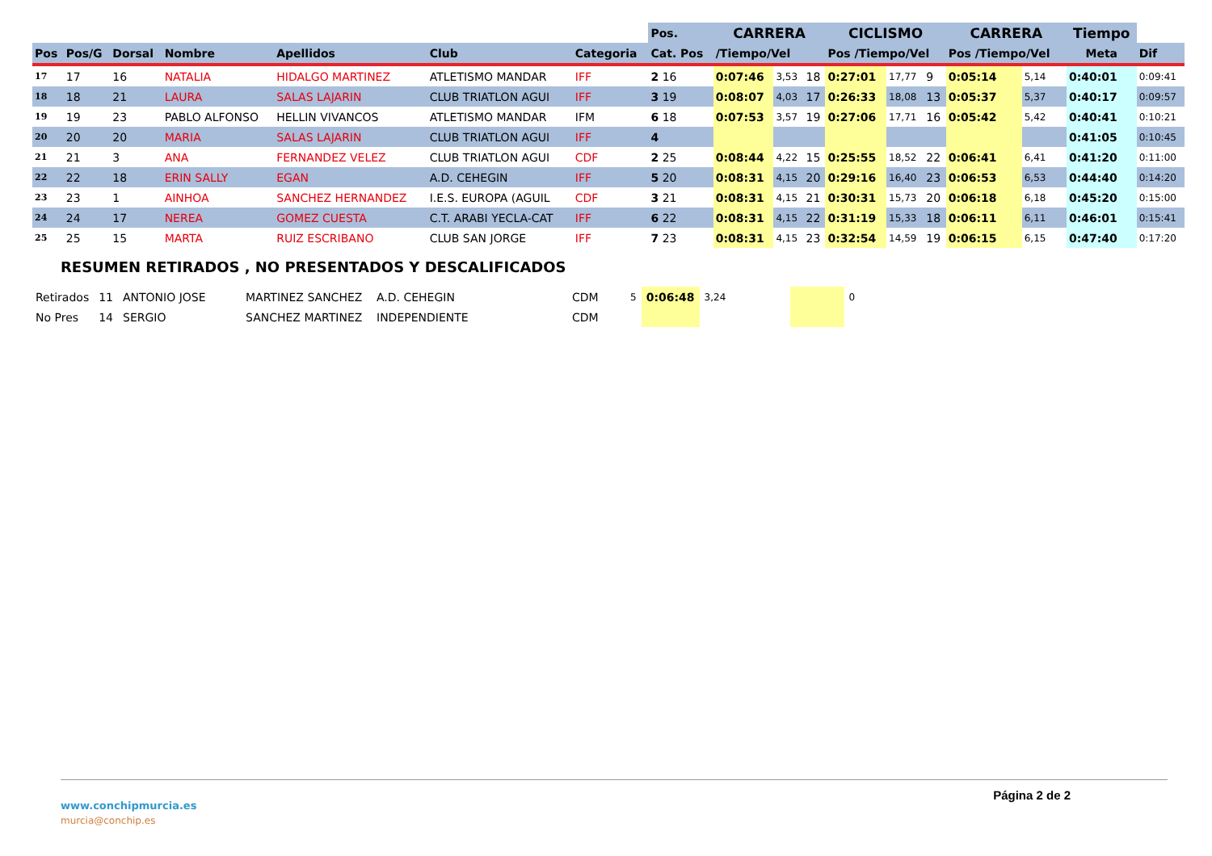| | | | | | | | | Pos. | CARRERA | | | CICLISMO | | | CARRERA | | | Tiempo | |
| Pos | Pos/G | Dorsal | Nombre | Apellidos | Club | Categoria | | Cat. Pos | /Tiempo/Vel | | | Pos /Tiempo/Vel | | | Pos /Tiempo/Vel | | | Meta | Dif |
| 17 | 17 | 16 | NATALIA | HIDALGO MARTINEZ | ATLETISMO MANDAR | IFF | | 2 16 | 0:07:46 | 3,53 | 18 | 0:27:01 | 17,77 | 9 | 0:05:14 | 5,14 | | 0:40:01 | 0:09:41 |
| 18 | 18 | 21 | LAURA | SALAS LAJARIN | CLUB TRIATLON AGUI | IFF | | 3 19 | 0:08:07 | 4,03 | 17 | 0:26:33 | 18,08 | 13 | 0:05:37 | 5,37 | | 0:40:17 | 0:09:57 |
| 19 | 19 | 23 | PABLO ALFONSO | HELLIN VIVANCOS | ATLETISMO MANDAR | IFM | | 6 18 | 0:07:53 | 3,57 | 19 | 0:27:06 | 17,71 | 16 | 0:05:42 | 5,42 | | 0:40:41 | 0:10:21 |
| 20 | 20 | 20 | MARIA | SALAS LAJARIN | CLUB TRIATLON AGUI | IFF | | 4 | | | | | | | | | | 0:41:05 | 0:10:45 |
| 21 | 21 | 3 | ANA | FERNANDEZ VELEZ | CLUB TRIATLON AGUI | CDF | | 2 25 | 0:08:44 | 4,22 | 15 | 0:25:55 | 18,52 | 22 | 0:06:41 | 6,41 | | 0:41:20 | 0:11:00 |
| 22 | 22 | 18 | ERIN SALLY | EGAN | A.D. CEHEGIN | IFF | | 5 20 | 0:08:31 | 4,15 | 20 | 0:29:16 | 16,40 | 23 | 0:06:53 | 6,53 | | 0:44:40 | 0:14:20 |
| 23 | 23 | 1 | AINHOA | SANCHEZ HERNANDEZ | I.E.S. EUROPA (AGUIL | CDF | | 3 21 | 0:08:31 | 4,15 | 21 | 0:30:31 | 15,73 | 20 | 0:06:18 | 6,18 | | 0:45:20 | 0:15:00 |
| 24 | 24 | 17 | NEREA | GOMEZ CUESTA | C.T. ARABI YECLA-CAT | IFF | | 6 22 | 0:08:31 | 4,15 | 22 | 0:31:19 | 15,33 | 18 | 0:06:11 | 6,11 | | 0:46:01 | 0:15:41 |
| 25 | 25 | 15 | MARTA | RUIZ ESCRIBANO | CLUB SAN JORGE | IFF | | 7 23 | 0:08:31 | 4,15 | 23 | 0:32:54 | 14,59 | 19 | 0:06:15 | 6,15 | | 0:47:40 | 0:17:20 |
RESUMEN RETIRADOS , NO PRESENTADOS Y DESCALIFICADOS
| Retirados | 11 | ANTONIO JOSE | MARTINEZ SANCHEZ | A.D. CEHEGIN | CDM | 5 | 0:06:48 | 3,24 | | 0 |
| No Pres | 14 | SERGIO | SANCHEZ MARTINEZ | INDEPENDIENTE | CDM | | | | | |
Página 2 de 2
www.conchipmurcia.es
murcia@conchip.es